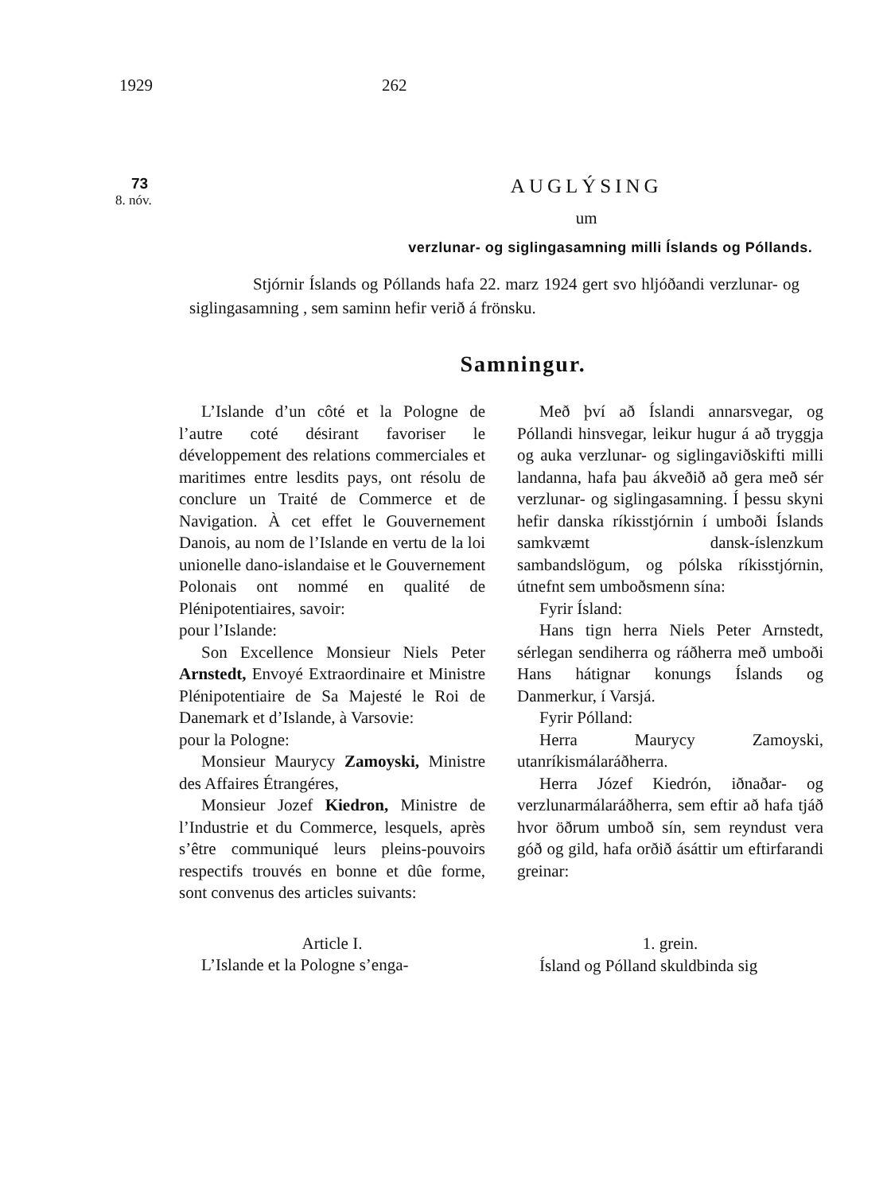1929 262
73
8. nóv.
AUGLÝSING
um
verzlunar- og siglingasamning milli Íslands og Póllands.
Stjórnir Íslands og Póllands hafa 22. marz 1924 gert svo hljóðandi verzlunar- og siglingasamning , sem saminn hefir verið á frönsku.
Samningur.
L’Islande d’un côté et la Pologne de l’autre coté désirant favoriser le développement des relations commerciales et maritimes entre lesdits pays, ont résolu de conclure un Traité de Commerce et de Navigation. À cet effet le Gouvernement Danois, au nom de l’Islande en vertu de la loi unionelle dano-islandaise et le Gouvernement Polonais ont nommé en qualité de Plénipotentiaires, savoir:
pour l’Islande:
Son Excellence Monsieur Niels Peter Arnstedt, Envoyé Extraordinaire et Ministre Plénipotentiaire de Sa Majesté le Roi de Danemark et d’Islande, à Varsovie:
pour la Pologne:
Monsieur Maurycy Zamoyski, Ministre des Affaires Étrangéres,
Monsieur Jozef Kiedron, Ministre de l’Industrie et du Commerce, lesquels, après s’être communiqué leurs pleins-pouvoirs respectifs trouvés en bonne et dûe forme, sont convenus des articles suivants:
Article I.
L’Islande et la Pologne s’enga-
Með því að Íslandi annarsvegar, og Póllandi hinsvegar, leikur hugur á að tryggja og auka verzlunar- og siglingaviðskifti milli landanna, hafa þau ákveðið að gera með sér verzlunar- og siglingasamning. Í þessu skyni hefir danska ríkisstjórnin í umboði Íslands samkvæmt dansk-íslenzkum sambandslögum, og pólska ríkisstjórnin, útnefnt sem umboðsmenn sína:
Fyrir Ísland:
Hans tign herra Niels Peter Arnstedt, sérlegan sendiherra og ráðherra með umboði Hans hátignar konungs Íslands og Danmerkur, í Varsjá.
Fyrir Pólland:
Herra Maurycy Zamoyski, utanríkismálaráðherra.
Herra Józef Kiedrón, iðnaðar- og verzlunarmálaráðherra, sem eftir að hafa tjáð hvor öðrum umboð sín, sem reyndust vera góð og gild, hafa orðið ásáttir um eftirfarandi greinar:
1. grein.
Ísland og Pólland skuldbinda sig